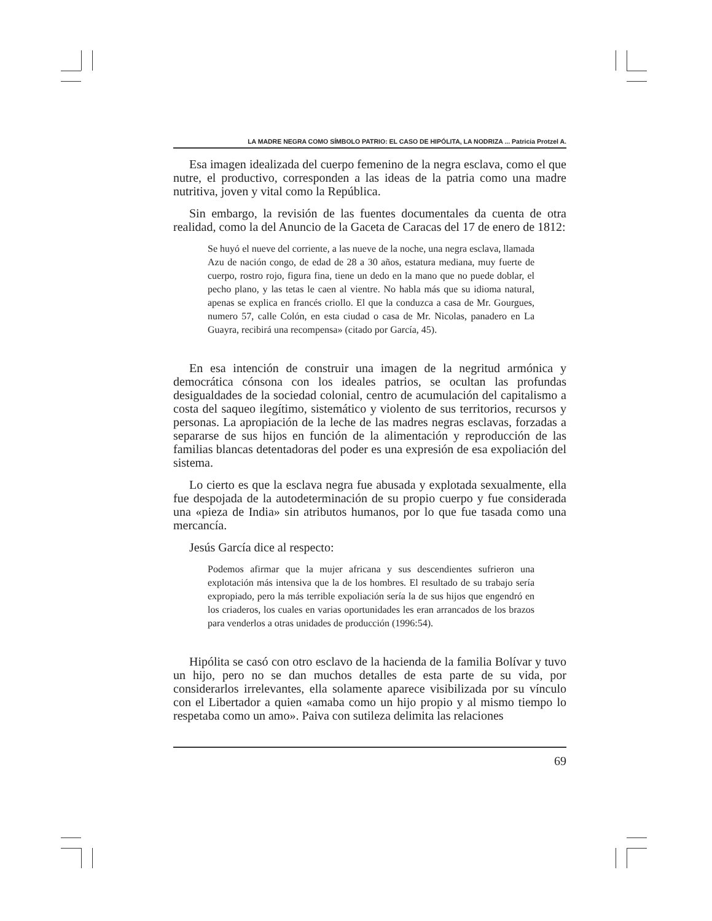LA MADRE NEGRA COMO SÍMBOLO PATRIO: EL CASO DE HIPÓLITA, LA NODRIZA ... Patricia Protzel A.
Esa imagen idealizada del cuerpo femenino de la negra esclava, como el que nutre, el productivo, corresponden a las ideas de la patria como una madre nutritiva, joven y vital como la República.
Sin embargo, la revisión de las fuentes documentales da cuenta de otra realidad, como la del Anuncio de la Gaceta de Caracas del 17 de enero de 1812:
Se huyó el nueve del corriente, a las nueve de la noche, una negra esclava, llamada Azu de nación congo, de edad de 28 a 30 años, estatura mediana, muy fuerte de cuerpo, rostro rojo, figura fina, tiene un dedo en la mano que no puede doblar, el pecho plano, y las tetas le caen al vientre. No habla más que su idioma natural, apenas se explica en francés criollo. El que la conduzca a casa de Mr. Gourgues, numero 57, calle Colón, en esta ciudad o casa de Mr. Nicolas, panadero en La Guayra, recibirá una recompensa» (citado por García, 45).
En esa intención de construir una imagen de la negritud armónica y democrática cónsona con los ideales patrios, se ocultan las profundas desigualdades de la sociedad colonial, centro de acumulación del capitalismo a costa del saqueo ilegítimo, sistemático y violento de sus territorios, recursos y personas. La apropiación de la leche de las madres negras esclavas, forzadas a separarse de sus hijos en función de la alimentación y reproducción de las familias blancas detentadoras del poder es una expresión de esa expoliación del sistema.
Lo cierto es que la esclava negra fue abusada y explotada sexualmente, ella fue despojada de la autodeterminación de su propio cuerpo y fue considerada una «pieza de India» sin atributos humanos, por lo que fue tasada como una mercancía.
Jesús García dice al respecto:
Podemos afirmar que la mujer africana y sus descendientes sufrieron una explotación más intensiva que la de los hombres. El resultado de su trabajo sería expropiado, pero la más terrible expoliación sería la de sus hijos que engendró en los criaderos, los cuales en varias oportunidades les eran arrancados de los brazos para venderlos a otras unidades de producción (1996:54).
Hipólita se casó con otro esclavo de la hacienda de la familia Bolívar y tuvo un hijo, pero no se dan muchos detalles de esta parte de su vida, por considerarlos irrelevantes, ella solamente aparece visibilizada por su vínculo con el Libertador a quien «amaba como un hijo propio y al mismo tiempo lo respetaba como un amo». Paiva con sutileza delimita las relaciones
69